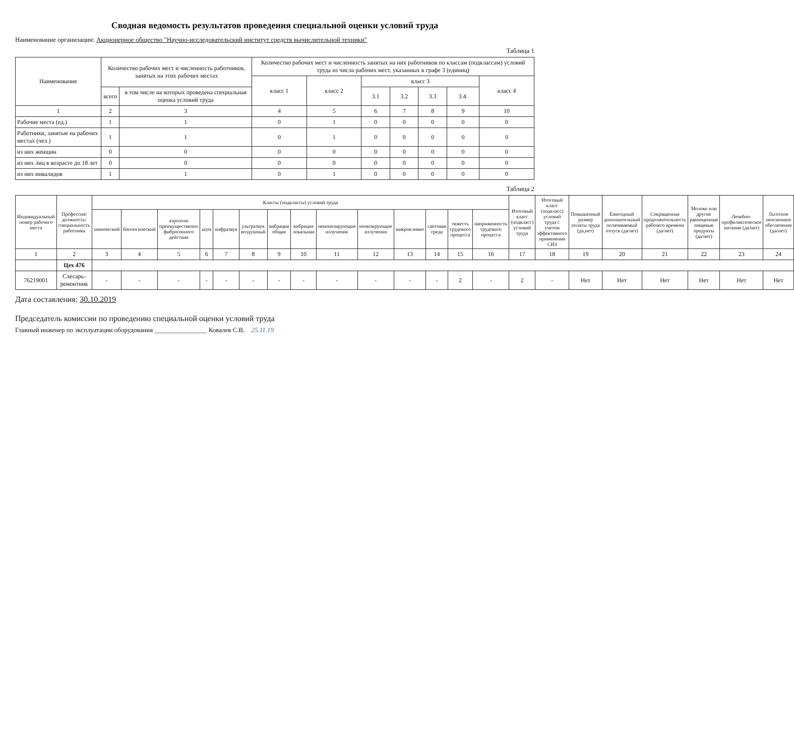Сводная ведомость результатов проведения специальной оценки условий труда
Наименование организации: Акционерное общество "Научно-исследовательский институт средств вычислительной техники"
Таблица 1
| Наименование | Количество рабочих мест и численность работников, занятых на этих рабочих местах | | Количество рабочих мест и численность занятых на них работников по классам (подклассам) условий труда из числа рабочих мест, указанных в графе 3 (единиц) | | | | | | |
| --- | --- | --- | --- | --- | --- | --- | --- | --- | --- |
| | | | класс 1 | класс 2 | класс 3 | | | | класс 4 |
| | всего | в том числе на которых проведена специальная оценка условий труда | | | 3.1 | 3.2 | 3.3 | 3.4. | |
| 1 | 2 | 3 | 4 | 5 | 6 | 7 | 8 | 9 | 10 |
| Рабочие места (ед.) | 1 | 1 | 0 | 1 | 0 | 0 | 0 | 0 | 0 |
| Работники, занятые на рабочих местах (чел.) | 1 | 1 | 0 | 1 | 0 | 0 | 0 | 0 | 0 |
| из них женщин | 0 | 0 | 0 | 0 | 0 | 0 | 0 | 0 | 0 |
| из них лиц в возрасте до 18 лет | 0 | 0 | 0 | 0 | 0 | 0 | 0 | 0 | 0 |
| из них инвалидов | 1 | 1 | 0 | 1 | 0 | 0 | 0 | 0 | 0 |
Таблица 2
| Индивидуальный номер рабочего места | Профессия/ должность/ специальность работника | Классы (подклассы) условий труда | | | | | | | | | | | | | | Итоговый класс (подкласс) условий труда | Итоговый класс (подкласс) условий труда с учетом эффективного применения СИЗ | Повышенный размер оплаты труда (да,нет) | Ежегодный дополнительный оплачиваемый отпуск (да/нет) | Сокращенная продолжительность рабочего времени (да/нет) | Молоко или другие равноценные пищевые продукты (да/нет) | Лечебно-профилактическое питание (да/нет) | Льготное пенсионное обеспечение (да/нет) |
| --- | --- | --- | --- | --- | --- | --- | --- | --- | --- | --- | --- | --- | --- | --- | --- | --- | --- | --- | --- | --- | --- | --- | --- |
| | | химический | биологический | аэрозоли преимущественно фиброгенного действия | шум | инфразвук | ультразвук воздушный | вибрация общая | вибрация локальная | неионизирующие излучения | ионизирующие излучения | микроклимат | световая среда | тяжесть трудового процесса | напряженность трудового процесса | | | | | | | | |
| 1 | 2 | 3 | 4 | 5 | 6 | 7 | 8 | 9 | 10 | 11 | 12 | 13 | 14 | 15 | 16 | 17 | 18 | 19 | 20 | 21 | 22 | 23 | 24 |
| | Цех 476 | | | | | | | | | | | | | | | | | | | | | | |
| 76219001 | Слесарь-ремонтник | - | - | - | - | - | - | - | - | - | - | - | - | 2 | - | 2 | - | Нет | Нет | Нет | Нет | Нет | Нет |
Дата составления: 30.10.2019
Председатель комиссии по проведению специальной оценки условий труда
Главный инженер по эксплуатации оборудования ________________ Ковалев С.В. 25.11.19